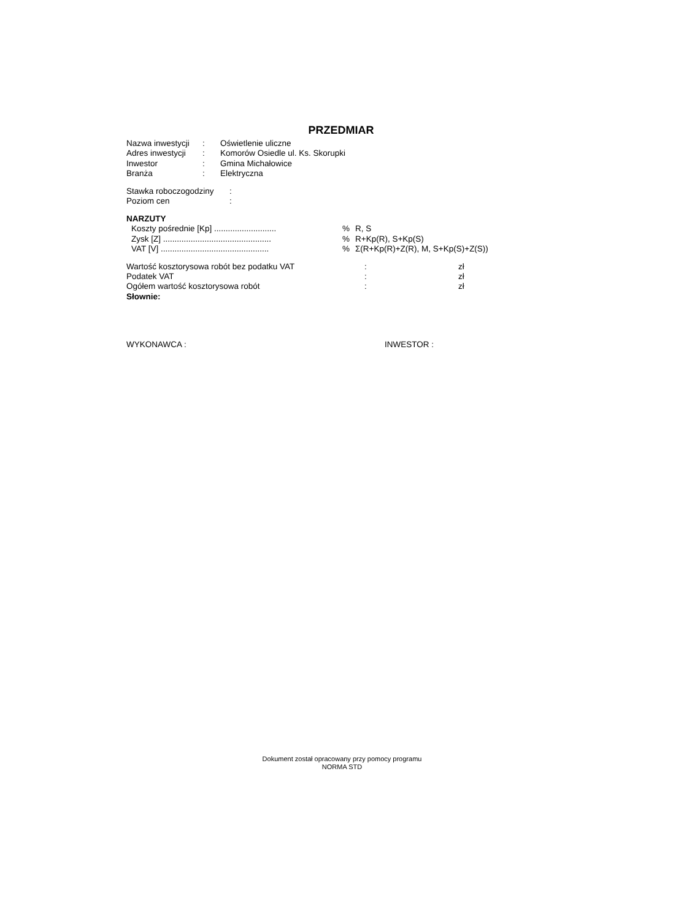PRZEDMIAR
| Nazwa inwestycji | : | Oświetlenie uliczne |
| Adres inwestycji | : | Komorów Osiedle ul. Ks. Skorupki |
| Inwestor | : | Gmina Michałowice |
| Branża | : | Elektryczna |
| Stawka roboczogodziny | : |
| Poziom cen | : |
NARZUTY
| | Koszty pośrednie [Kp] ........................... | % | R, S |
| | Zysk [Z] ............................................... | % | R+Kp(R), S+Kp(S) |
| | VAT [V] ............................................... | % | Σ(R+Kp(R)+Z(R), M, S+Kp(S)+Z(S)) |
| Wartość kosztorysowa robót bez podatku VAT | : | zł |
| Podatek VAT | : | zł |
| Ogółem wartość kosztorysowa robót | : | zł |
| Słownie: | | |
WYKONAWCA : INWESTOR :
Dokument został opracowany przy pomocy programu
NORMA STD